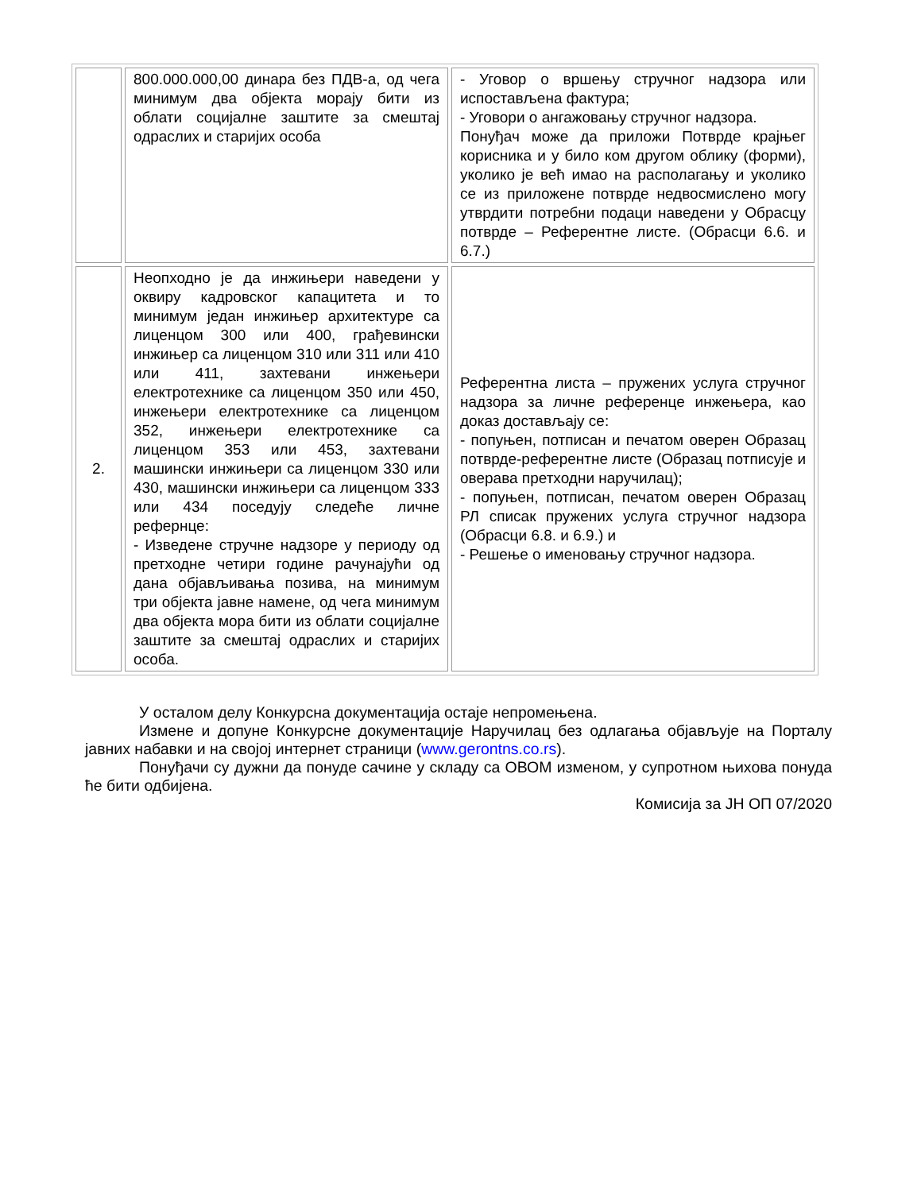| | 800.000.000,00 динара без ПДВ-а, од чега минимум два објекта морају бити из облати социјалне заштите за смештај одраслих и старијих особа | - Уговор о вршењу стручног надзора или испостављена фактура; - Уговори о ангажовању стручног надзора. Понуђач може да приложи Потврде крајњег корисника и у било ком другом облику (форми), уколико је већ имао на располагању и уколико се из приложене потврде недвосмислено могу утврдити потребни подаци наведени у Обрасцу потврде – Референтне листе. (Обрасци 6.6. и 6.7.) |
| 2. | Неопходно је да инжињери наведени у оквиру кадровског капацитета и то минимум један инжињер архитектуре са лиценцом 300 или 400, грађевински инжињер са лиценцом 310 или 311 или 410 или 411, захтевани инжењери електротехнике са лиценцом 350 или 450, инжењери електротехнике са лиценцом 352, инжењери електротехнике са лиценцом 353 или 453, захтевани машински инжињери са лиценцом 330 или 430, машински инжињери са лиценцом 333 или 434 поседују следеће личне рефернце: - Изведене стручне надзоре у периоду од претходне четири године рачунајући од дана објављивања позива, на минимум три објекта јавне намене, од чега минимум два објекта мора бити из облати социјалне заштите за смештај одраслих и старијих особа. | Референтна листа – пружених услуга стручног надзора за личне референце инжењера, као доказ достављају се: - попуњен, потписан и печатом оверен Образац потврде-референтне листе (Образац потписује и оверава претходни наручилац); - попуњен, потписан, печатом оверен Образац РЛ списак пружених услуга стручног надзора (Обрасци 6.8. и 6.9.) и - Решење о именовању стручног надзора. |
У осталом делу Конкурсна документација остаје непромењена.
Измене и допуне Конкурсне документације Наручилац без одлагања објављује на Порталу јавних набавки и на својој интернет страници (www.gerontns.co.rs).
Понуђачи су дужни да понуде сачине у складу са ОВОМ изменом, у супротном њихова понуда ће бити одбијена.
Комисија за ЈН ОП 07/2020